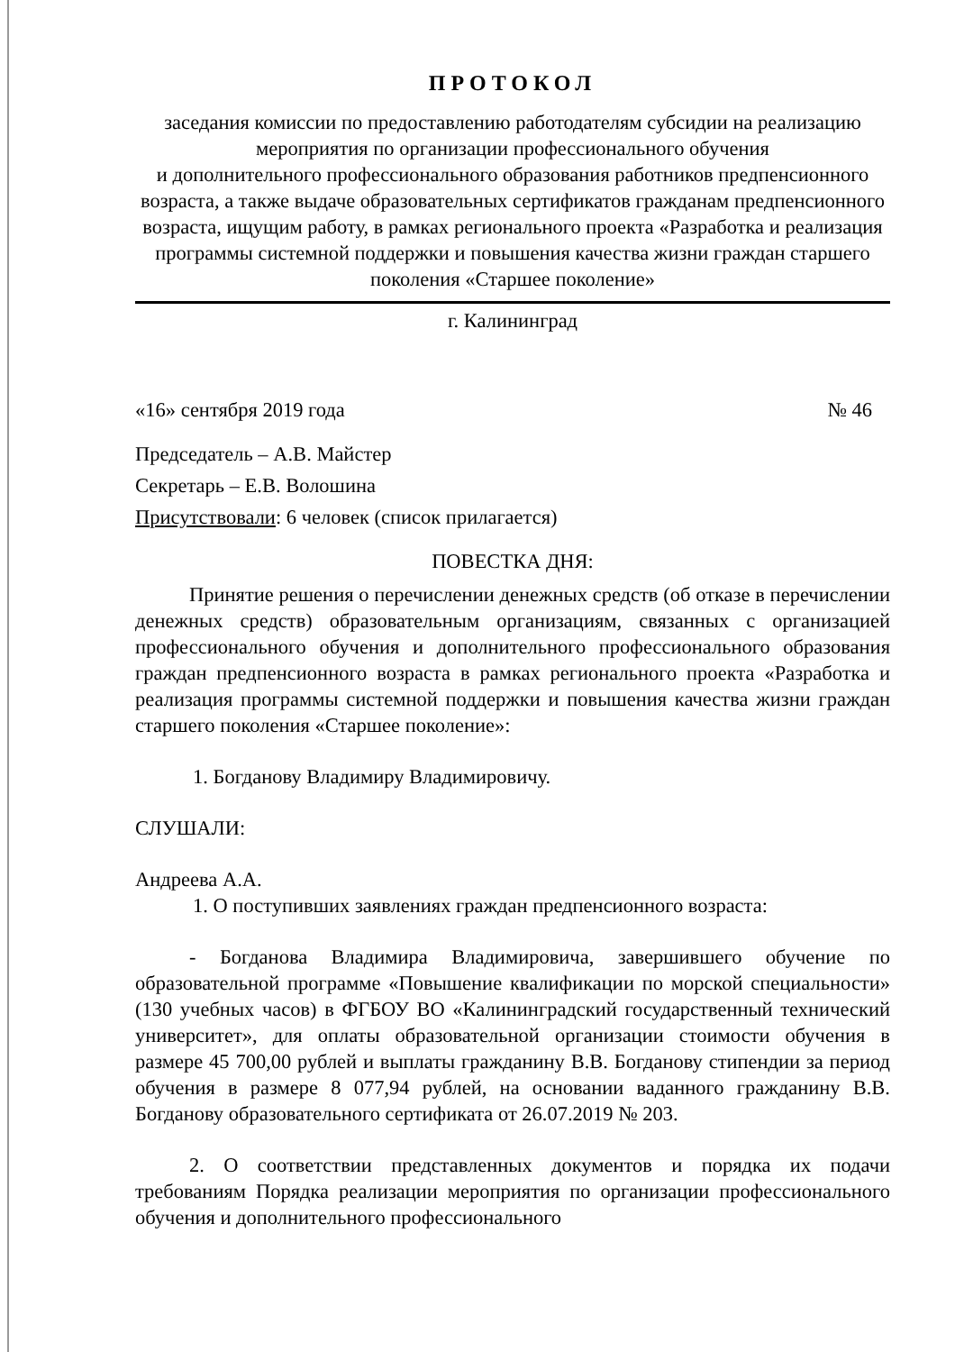ПРОТОКОЛ
заседания комиссии по предоставлению работодателям субсидии на реализацию мероприятия по организации профессионального обучения
и дополнительного профессионального образования работников предпенсионного возраста, а также выдаче образовательных сертификатов гражданам предпенсионного возраста, ищущим работу, в рамках регионального проекта «Разработка и реализация программы системной поддержки и повышения качества жизни граждан старшего поколения «Старшее поколение»
г. Калининград
«16» сентября 2019 года № 46
Председатель – А.В. Майстер
Секретарь – Е.В. Волошина
Присутствовали: 6 человек (список прилагается)
ПОВЕСТКА ДНЯ:
Принятие решения о перечислении денежных средств (об отказе в перечислении денежных средств) образовательным организациям, связанных с организацией профессионального обучения и дополнительного профессионального образования граждан предпенсионного возраста в рамках регионального проекта «Разработка и реализация программы системной поддержки и повышения качества жизни граждан старшего поколения «Старшее поколение»:
1. Богданову Владимиру Владимировичу.
СЛУШАЛИ:
Андреева А.А.
1. О поступивших заявлениях граждан предпенсионного возраста:
- Богданова Владимира Владимировича, завершившего обучение по образовательной программе «Повышение квалификации по морской специальности» (130 учебных часов) в ФГБОУ ВО «Калининградский государственный технический университет», для оплаты образовательной организации стоимости обучения в размере 45 700,00 рублей и выплаты гражданину В.В. Богданову стипендии за период обучения в размере 8 077,94 рублей, на основании ваданного гражданину В.В. Богданову образовательного сертификата от 26.07.2019 № 203.
2. О соответствии представленных документов и порядка их подачи требованиям Порядка реализации мероприятия по организации профессионального обучения и дополнительного профессионального